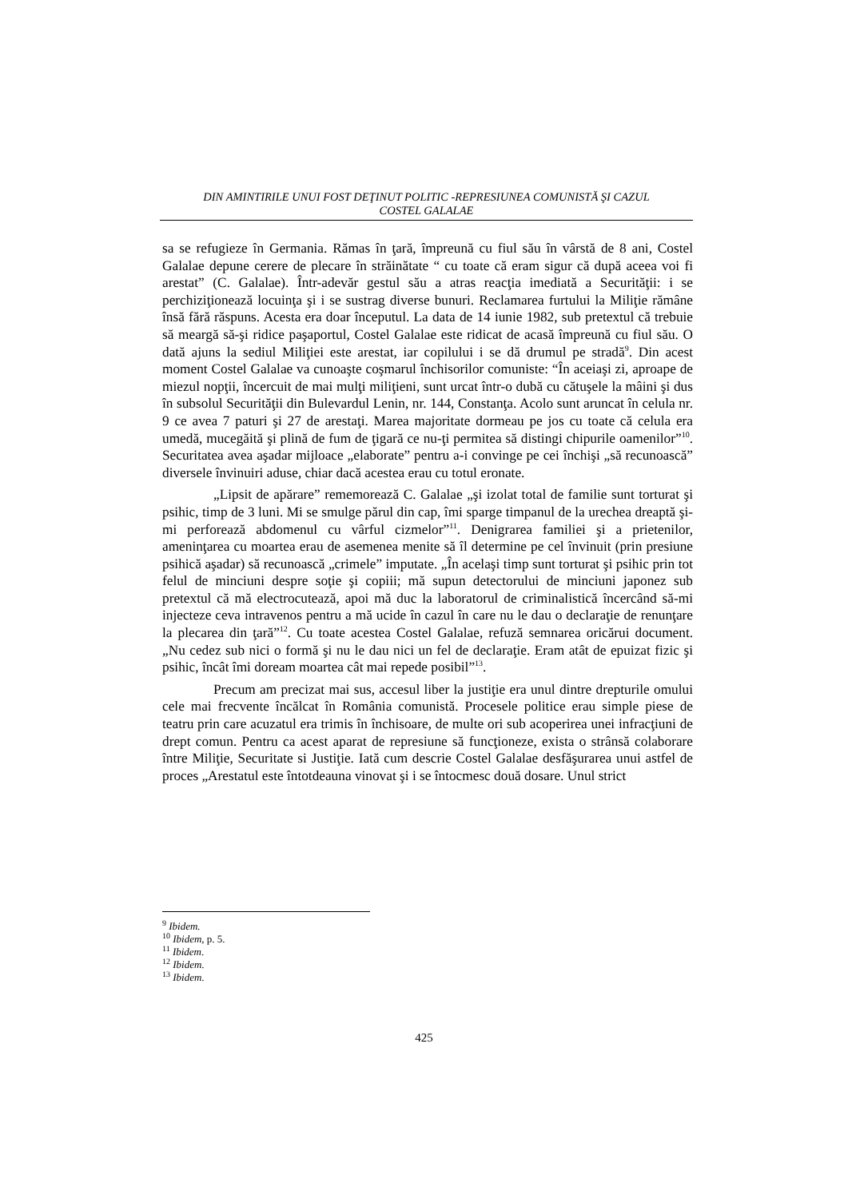DIN AMINTIRILE UNUI FOST DEŢINUT POLITIC -REPRESIUNEA COMUNISTĂ ŞI CAZUL
COSTEL GALALAE
sa se refugieze în Germania. Rămas în ţară, împreună cu fiul său în vârstă de 8 ani, Costel Galalae depune cerere de plecare în străinătate “ cu toate că eram sigur că după aceea voi fi arestat” (C. Galalae). Într-adevăr gestul său a atras reacţia imediată a Securităţii: i se perchiziţionează locuinţa şi i se sustrag diverse bunuri. Reclamarea furtului la Miliţie rămâne însă fără răspuns. Acesta era doar începutul. La data de 14 iunie 1982, sub pretextul că trebuie să meargă să-şi ridice paşaportul, Costel Galalae este ridicat de acasă împreună cu fiul său. O dată ajuns la sediul Miliţiei este arestat, iar copilului i se dă drumul pe stradă<sup>9</sup>. Din acest moment Costel Galalae va cunoaşte coşmarul închisorilor comuniste: “În aceiaşi zi, aproape de miezul nopţii, încercuit de mai mulţi miliţieni, sunt urcat într-o dubă cu cătuşele la mâini şi dus în subsolul Securităţii din Bulevardul Lenin, nr. 144, Constanţa. Acolo sunt aruncat în celula nr. 9 ce avea 7 paturi şi 27 de arestaţi. Marea majoritate dormeau pe jos cu toate că celula era umedă, mucegăită şi plină de fum de ţigară ce nu-ţi permitea să distingi chipurile oamenilor”<sup>10</sup>. Securitatea avea aşadar mijloace „elaborate” pentru a-i convinge pe cei închişi „să recunoască” diversele învinuiri aduse, chiar dacă acestea erau cu totul eronate.
„Lipsit de apărare” rememorează C. Galalae „şi izolat total de familie sunt torturat şi psihic, timp de 3 luni. Mi se smulge părul din cap, îmi sparge timpanul de la urechea dreaptă şi-mi perforează abdomenul cu vârful cizmelor”<sup>11</sup>. Denigrarea familiei şi a prietenilor, ameninţarea cu moartea erau de asemenea menite să îl determine pe cel învinuit (prin presiune psihică aşadar) să recunoască „crimele” imputate. „În acelaşi timp sunt torturat şi psihic prin tot felul de minciuni despre soţie şi copiii; mă supun detectorului de minciuni japonez sub pretextul că mă electrocutează, apoi mă duc la laboratorul de criminalistică încercând să-mi injecteze ceva intravenos pentru a mă ucide în cazul în care nu le dau o declaraţie de renunţare la plecarea din ţară”<sup>12</sup>. Cu toate acestea Costel Galalae, refuză semnarea oricărui document. „Nu cedez sub nici o formă şi nu le dau nici un fel de declaraţie. Eram atât de epuizat fizic şi psihic, încât îmi doream moartea cât mai repede posibil”<sup>13</sup>.
Precum am precizat mai sus, accesul liber la justiţie era unul dintre drepturile omului cele mai frecvente încălcat în România comunistă. Procesele politice erau simple piese de teatru prin care acuzatul era trimis în închisoare, de multe ori sub acoperirea unei infracţiuni de drept comun. Pentru ca acest aparat de represiune să funcţioneze, exista o strânsă colaborare între Miliţie, Securitate si Justiţie. Iată cum descrie Costel Galalae desfăşurarea unui astfel de proces „Arestatul este întotdeauna vinovat şi i se întocmesc două dosare. Unul strict
<sup>9</sup> Ibidem.
<sup>10</sup> Ibidem, p. 5.
<sup>11</sup> Ibidem.
<sup>12</sup> Ibidem.
<sup>13</sup> Ibidem.
425